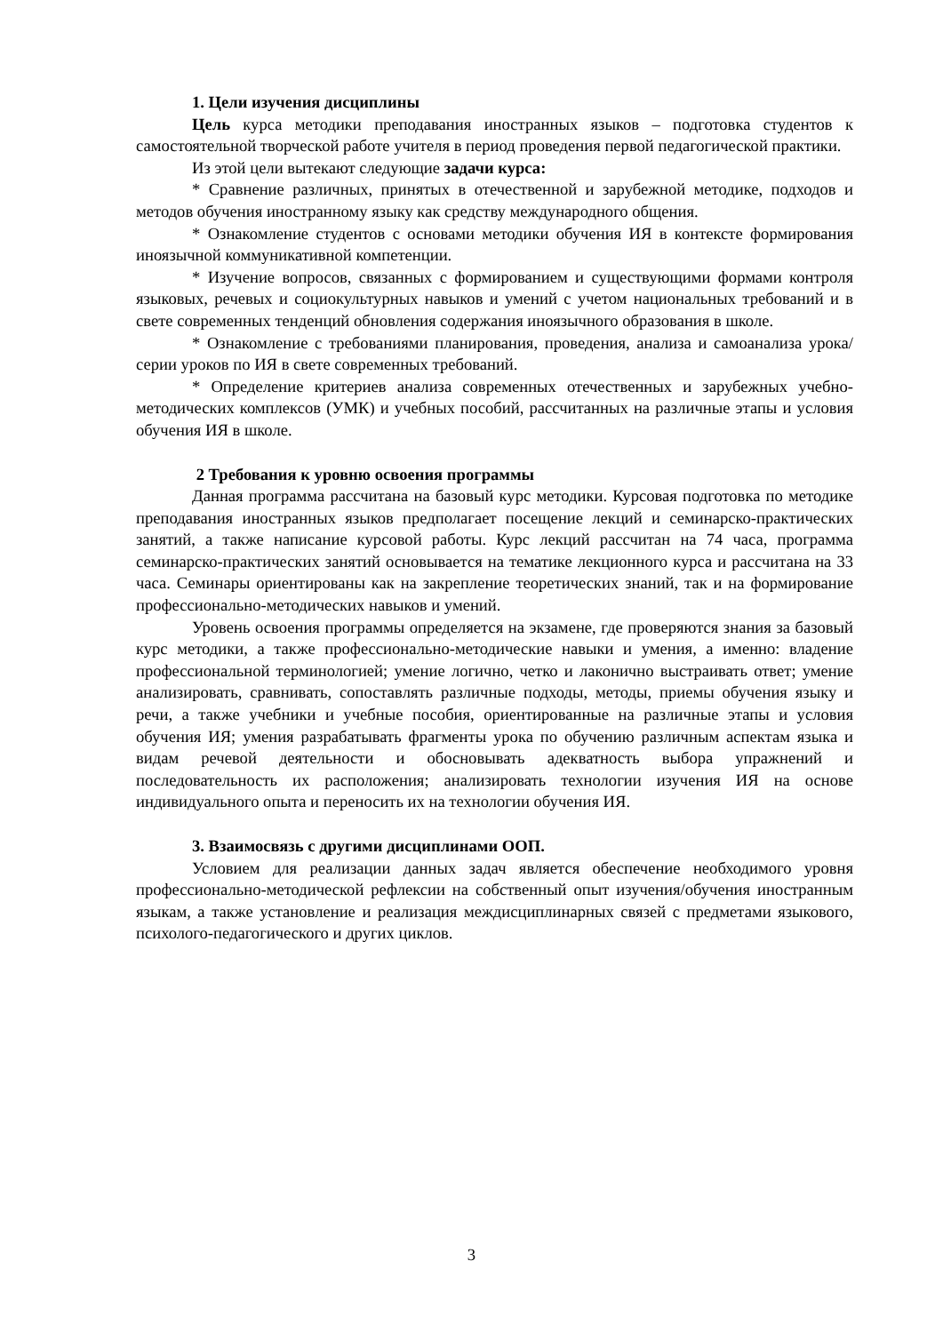1. Цели изучения дисциплины
Цель курса методики преподавания иностранных языков – подготовка студентов к самостоятельной творческой работе учителя в период проведения первой педагогической практики.
Из этой цели вытекают следующие задачи курса:
* Сравнение различных, принятых в отечественной и зарубежной методике, подходов и методов обучения иностранному языку как средству международного общения.
* Ознакомление студентов с основами методики обучения ИЯ в контексте формирования иноязычной коммуникативной компетенции.
* Изучение вопросов, связанных с формированием и существующими формами контроля языковых, речевых и социокультурных навыков и умений с учетом национальных требований и в свете современных тенденций обновления содержания иноязычного образования в школе.
* Ознакомление с требованиями планирования, проведения, анализа и самоанализа урока/серии уроков по ИЯ в свете современных требований.
* Определение критериев анализа современных отечественных и зарубежных учебно-методических комплексов (УМК) и учебных пособий, рассчитанных на различные этапы и условия обучения ИЯ в школе.
2 Требования к уровню освоения программы
Данная программа рассчитана на базовый курс методики. Курсовая подготовка по методике преподавания иностранных языков предполагает посещение лекций и семинарско-практических занятий, а также написание курсовой работы. Курс лекций рассчитан на 74 часа, программа семинарско-практических занятий основывается на тематике лекционного курса и рассчитана на 33 часа. Семинары ориентированы как на закрепление теоретических знаний, так и на формирование профессионально-методических навыков и умений.
Уровень освоения программы определяется на экзамене, где проверяются знания за базовый курс методики, а также профессионально-методические навыки и умения, а именно: владение профессиональной терминологией; умение логично, четко и лаконично выстраивать ответ; умение анализировать, сравнивать, сопоставлять различные подходы, методы, приемы обучения языку и речи, а также учебники и учебные пособия, ориентированные на различные этапы и условия обучения ИЯ; умения разрабатывать фрагменты урока по обучению различным аспектам языка и видам речевой деятельности и обосновывать адекватность выбора упражнений и последовательность их расположения; анализировать технологии изучения ИЯ на основе индивидуального опыта и переносить их на технологии обучения ИЯ.
3. Взаимосвязь с другими дисциплинами ООП.
Условием для реализации данных задач является обеспечение необходимого уровня профессионально-методической рефлексии на собственный опыт изучения/обучения иностранным языкам, а также установление и реализация междисциплинарных связей с предметами языкового, психолого-педагогического и других циклов.
3